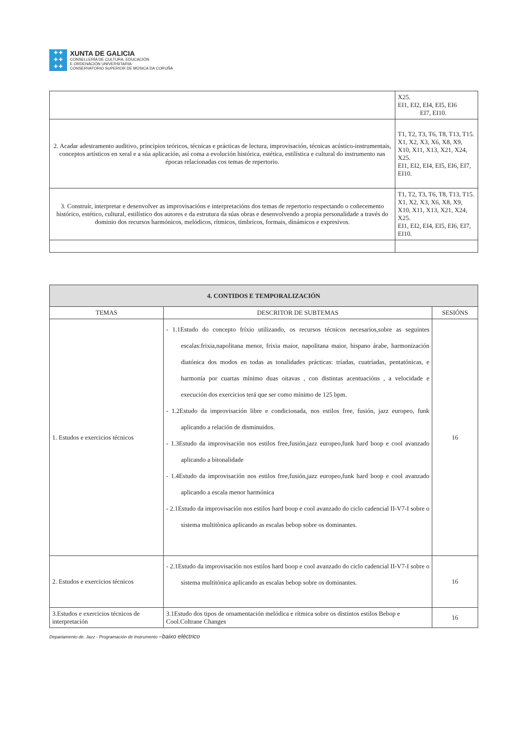✚ ✚
✚ ✚
✚ ✚
XUNTA DE GALICIA
CONSELLERÍA DE CULTURA, EDUCACIÓN
E ORDENACIÓN UNIVERSITARIA
CONSERVATORIO SUPERIOR DE MÚSICA DA CORUÑA
| | X25. EI1, EI2, EI4, EI5, EI6 EI7, EI10. |
| 2. Acadar adestramento auditivo, principios teóricos, técnicas e prácticas de lectura, improvisación, técnicas acústico-instrumentais, conceptos artísticos en xeral e a súa aplicación, así coma a evolución histórica, estética, estilística e cultural do instrumento nas épocas relacionadas cos temas de repertorio. | T1, T2, T3, T6, T8, T13, T15. X1, X2, X3, X6, X8, X9, X10, X11, X13, X21, X24, X25. EI1, EI2, EI4, EI5, EI6, EI7, EI10. |
| 3. Construír, interpretar e desenvolver as improvisacións e interpretacións dos temas de repertorio respectando o coñecemento histórico, estético, cultural, estilístico dos autores e da estrutura da súas obras e desenvolvendo a propia personalidade a través do dominio dos recursos harmónicos, melódicos, rítmicos, tímbricos, formais, dinámicos e expresivos. | T1, T2, T3, T6, T8, T13, T15. X1, X2, X3, X6, X8, X9, X10, X11, X13, X21, X24, X25. EI1, EI2, EI4, EI5, EI6, EI7, EI10. |
| 4. CONTIDOS E TEMPORALIZACIÓN | | |
| --- | --- | --- |
| TEMAS | DESCRITOR DE SUBTEMAS | SESIÓNS |
| 1. Estudos e exercicios técnicos | - 1.1Estudo do concepto fríxio utilizando, os recursos técnicos necesarios,sobre as seguintes escalas:frixia,napolitana menor, frixia maior, napolitana maior, hispano árabe, harmonización diatónica dos modos en todas as tonalidades prácticas: tríadas, cuatríadas, pentatónicas, e harmonía por cuartas mínimo duas oitavas , con distintas acentuacións , a velocidade e execución dos exercicios terá que ser como mínimo de 125 bpm. - 1.2Estudo da improvisación libre e condicionada, nos estilos free, fusión, jazz europeo, funk aplicando a relación de disminuidos. - 1.3Estudo da improvisación nos estilos free,fusión,jazz europeo,funk hard boop e cool avanzado aplicando a bitonalidade - 1.4Estudo da improvisación nos estilos free,fusión,jazz europeo,funk hard boop e cool avanzado aplicando a escala menor harmónica - 2.1Estudo da improvisación nos estilos hard boop e cool avanzado do ciclo cadencial II-V7-I sobre o sistema multitònica aplicando as escalas bebop sobre os dominantes. | 16 |
| 2. Estudos e exercicios técnicos | - 2.1Estudo da improvisación nos estilos hard boop e cool avanzado do ciclo cadencial II-V7-I sobre o sistema multitònica aplicando as escalas bebop sobre os dominantes. | 16 |
| 3.Estudos e exercicios técnicos de interpretación | 3.1Estudo dos tipos de ornamentación melódica e rítmica sobre os distintos estilos Bebop e Cool.Coltrane Changes | 16 |
Departamento de. Jazz - Programación de Instrumento –baixo eléctrico